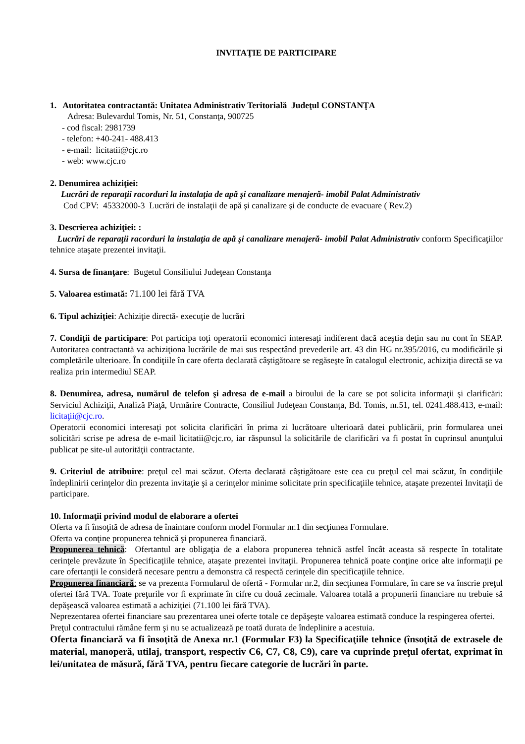INVITAŢIE DE PARTICIPARE
1. Autoritatea contractantă: Unitatea Administrativ Teritorială Judeţul CONSTANŢA
Adresa: Bulevardul Tomis, Nr. 51, Constanţa, 900725
- cod fiscal: 2981739
- telefon: +40-241- 488.413
- e-mail: licitatii@cjc.ro
- web: www.cjc.ro
2. Denumirea achiziţiei:
Lucrări de reparaţii racorduri la instalaţia de apă şi canalizare menajeră- imobil Palat Administrativ
Cod CPV: 45332000-3 Lucrări de instalaţii de apă şi canalizare şi de conducte de evacuare ( Rev.2)
3. Descrierea achiziţiei: :
Lucrări de reparaţii racorduri la instalaţia de apă şi canalizare menajeră- imobil Palat Administrativ conform Specificaţiilor tehnice ataşate prezentei invitaţii.
4. Sursa de finanţare: Bugetul Consiliului Judeţean Constanţa
5. Valoarea estimată: 71.100 lei fără TVA
6. Tipul achiziţiei: Achiziţie directă- execuţie de lucrări
7. Condiţii de participare: Pot participa toţi operatorii economici interesaţi indiferent dacă aceştia deţin sau nu cont în SEAP. Autoritatea contractantă va achiziţiona lucrările de mai sus respectând prevederile art. 43 din HG nr.395/2016, cu modificările şi completările ulterioare. În condiţiile în care oferta declarată câştigătoare se regăseşte în catalogul electronic, achiziţia directă se va realiza prin intermediul SEAP.
8. Denumirea, adresa, numărul de telefon şi adresa de e-mail a biroului de la care se pot solicita informaţii şi clarificări: Serviciul Achiziţii, Analiză Piaţă, Urmărire Contracte, Consiliul Judeţean Constanţa, Bd. Tomis, nr.51, tel. 0241.488.413, e-mail: licitaţii@cjc.ro.
Operatorii economici interesaţi pot solicita clarificări în prima zi lucrătoare ulterioară datei publicării, prin formularea unei solicitări scrise pe adresa de e-mail licitatii@cjc.ro, iar răspunsul la solicitările de clarificări va fi postat în cuprinsul anunţului publicat pe site-ul autorităţii contractante.
9. Criteriul de atribuire: preţul cel mai scăzut. Oferta declarată câştigătoare este cea cu preţul cel mai scăzut, în condiţiile îndeplinirii cerinţelor din prezenta invitaţie şi a cerinţelor minime solicitate prin specificaţiile tehnice, ataşate prezentei Invitaţii de participare.
10. Informaţii privind modul de elaborare a ofertei
Oferta va fi însoţită de adresa de înaintare conform model Formular nr.1 din secţiunea Formulare.
Oferta va conţine propunerea tehnică şi propunerea financiară.
Propunerea tehnică: Ofertantul are obligaţia de a elabora propunerea tehnică astfel încât aceasta să respecte în totalitate cerinţele prevăzute în Specificaţiile tehnice, ataşate prezentei invitaţii. Propunerea tehnică poate conţine orice alte informaţii pe care ofertanţii le consideră necesare pentru a demonstra că respectă cerinţele din specificaţiile tehnice.
Propunerea financiară: se va prezenta Formularul de ofertă - Formular nr.2, din secţiunea Formulare, în care se va înscrie preţul ofertei fără TVA. Toate preţurile vor fi exprimate în cifre cu două zecimale. Valoarea totală a propunerii financiare nu trebuie să depăşească valoarea estimată a achiziţiei (71.100 lei fără TVA).
Neprezentarea ofertei financiare sau prezentarea unei oferte totale ce depăşeşte valoarea estimată conduce la respingerea ofertei.
Preţul contractului rămâne ferm şi nu se actualizează pe toată durata de îndeplinire a acestuia.
Oferta financiară va fi însoţită de Anexa nr.1 (Formular F3) la Specificaţiile tehnice (însoţită de extrasele de material, manoperă, utilaj, transport, respectiv C6, C7, C8, C9), care va cuprinde preţul ofertat, exprimat în lei/unitatea de măsură, fără TVA, pentru fiecare categorie de lucrări în parte.